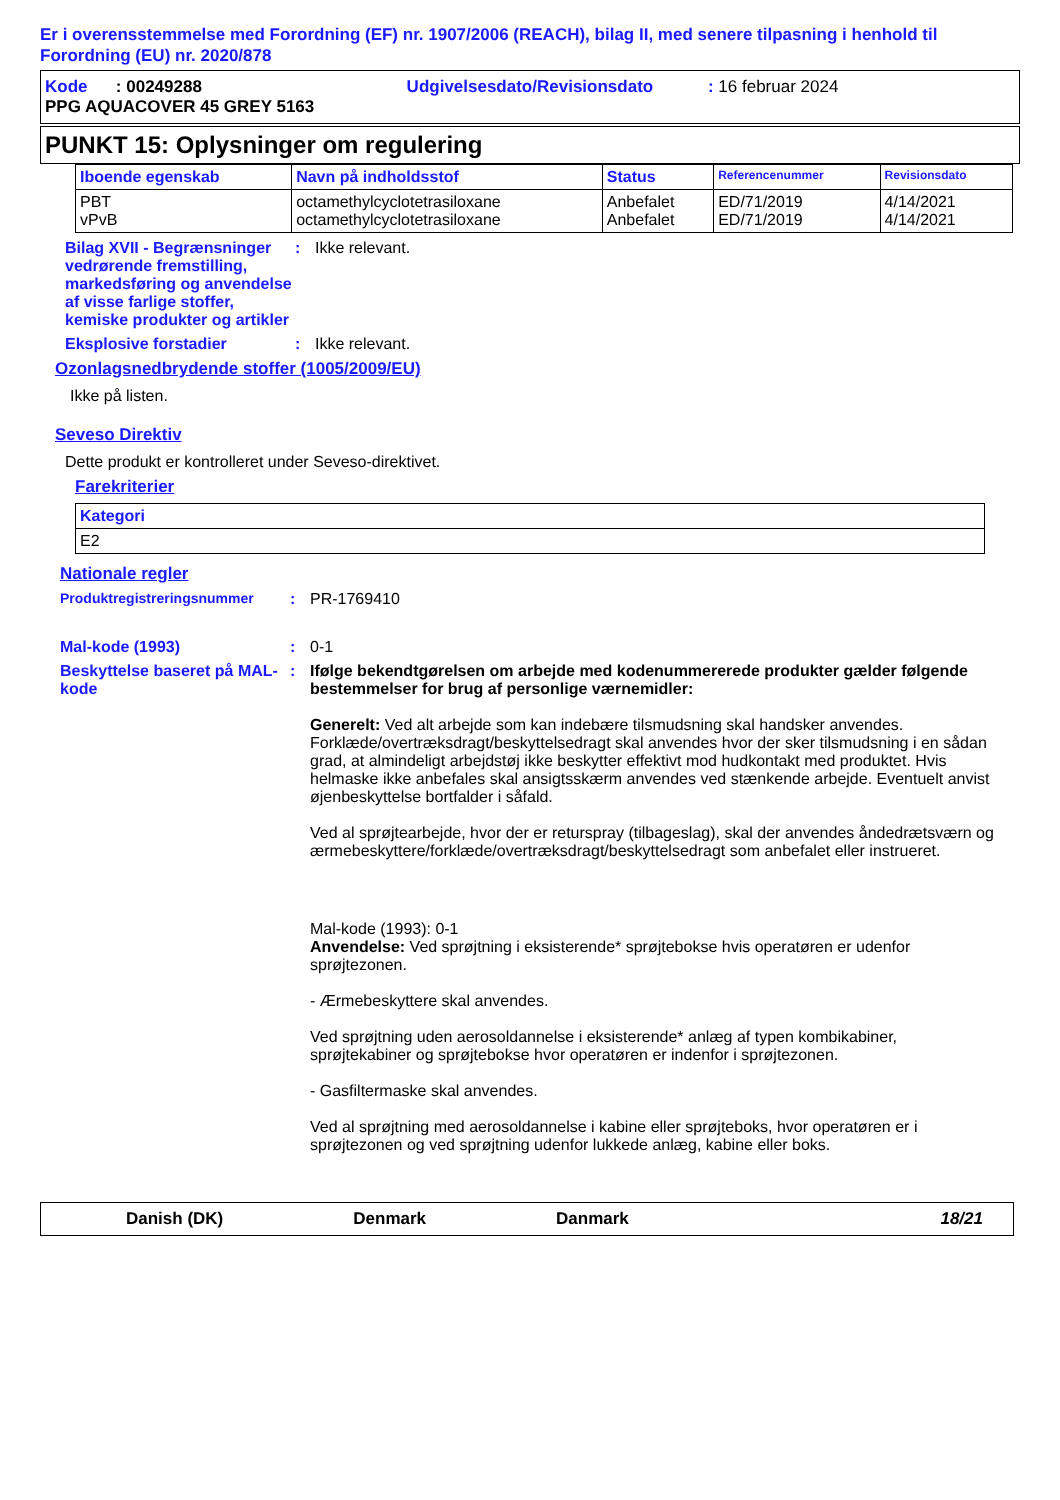Er i overensstemmelse med Forordning (EF) nr. 1907/2006 (REACH), bilag II, med senere tilpasning i henhold til Forordning (EU) nr. 2020/878
Kode : 00249288 Udgivelsesdato/Revisionsdato : 16 februar 2024
PPG AQUACOVER 45 GREY 5163
PUNKT 15: Oplysninger om regulering
| Iboende egenskab | Navn på indholdsstof | Status | Referencenummer | Revisionsdato |
| --- | --- | --- | --- | --- |
| PBT vPvB | octamethylcyclotetrasiloxane octamethylcyclotetrasiloxane | Anbefalet Anbefalet | ED/71/2019 ED/71/2019 | 4/14/2021 4/14/2021 |
Bilag XVII - Begrænsninger vedrørende fremstilling, markedsføring og anvendelse af visse farlige stoffer, kemiske produkter og artikler
: Ikke relevant.
Eksplosive forstadier : Ikke relevant.
Ozonlagsnedbrydende stoffer (1005/2009/EU)
Ikke på listen.
Seveso Direktiv
Dette produkt er kontrolleret under Seveso-direktivet.
Farekriterier
| Kategori |
| --- |
| E2 |
Nationale regler
Produktregistreringsnummer : PR-1769410
Mal-kode (1993) : 0-1
Beskyttelse baseret på MAL-kode
: Ifølge bekendtgørelsen om arbejde med kodenummererede produkter gælder følgende bestemmelser for brug af personlige værnemidler:
Generelt: Ved alt arbejde som kan indebære tilsmudsning skal handsker anvendes. Forklæde/overtræksdragt/beskyttelsedragt skal anvendes hvor der sker tilsmudsning i en sådan grad, at almindeligt arbejdstøj ikke beskytter effektivt mod hudkontakt med produktet. Hvis helmaske ikke anbefales skal ansigtsskærm anvendes ved stænkende arbejde. Eventuelt anvist øjenbeskyttelse bortfalder i såfald.
Ved al sprøjtearbejde, hvor der er returspray (tilbageslag), skal der anvendes åndedrætsværn og ærmebeskyttere/forklæde/overtræksdragt/beskyttelsedragt som anbefalet eller instrueret.
Mal-kode (1993): 0-1
Anvendelse: Ved sprøjtning i eksisterende* sprøjtebokse hvis operatøren er udenfor sprøjtezonen.
- Ærmebeskyttere skal anvendes.
Ved sprøjtning uden aerosoldannelse i eksisterende* anlæg af typen kombikabiner, sprøjtekabiner og sprøjtebokse hvor operatøren er indenfor i sprøjtezonen.
- Gasfiltermaske skal anvendes.
Ved al sprøjtning med aerosoldannelse i kabine eller sprøjteboks, hvor operatøren er i sprøjtezonen og ved sprøjtning udenfor lukkede anlæg, kabine eller boks.
Danish (DK) Denmark Danmark 18/21